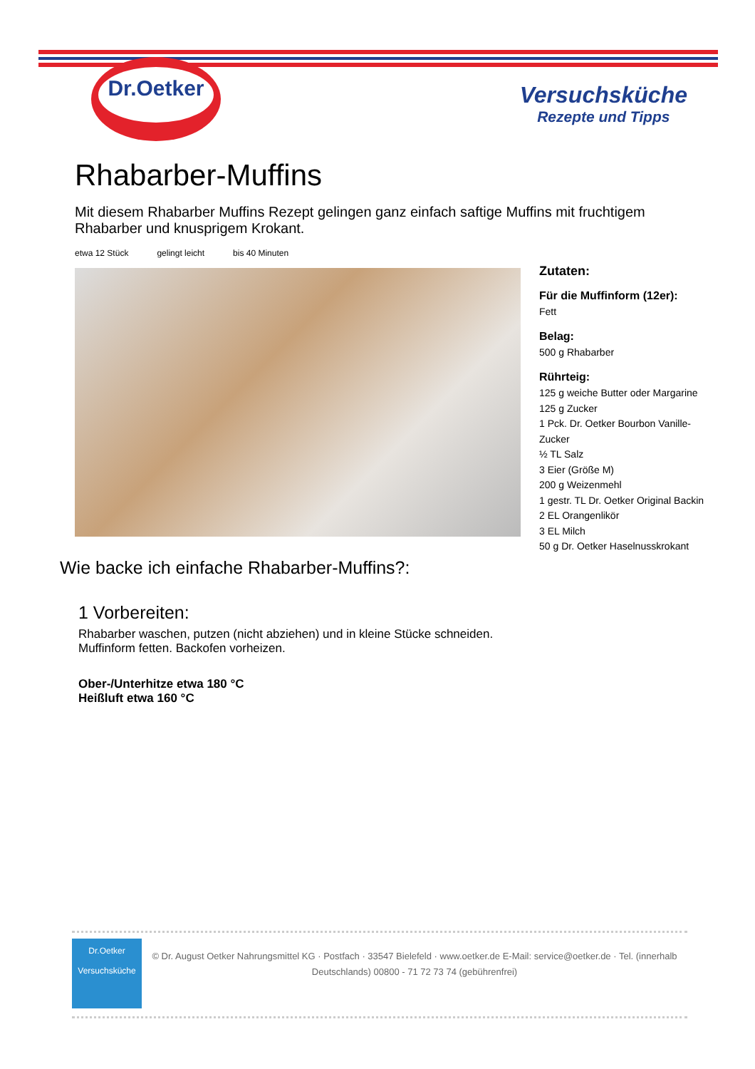Dr.Oetker
Versuchsküche
Rezepte und Tipps
Rhabarber-Muffins
Mit diesem Rhabarber Muffins Rezept gelingen ganz einfach saftige Muffins mit fruchtigem Rhabarber und knusprigem Krokant.
etwa 12 Stück gelingt leicht bis 40 Minuten
Zutaten:
Für die Muffinform (12er):
Fett
Belag:
500 g Rhabarber
Rührteig:
125 g weiche Butter oder Margarine
125 g Zucker
1 Pck. Dr. Oetker Bourbon Vanille-Zucker
½ TL Salz
3 Eier (Größe M)
200 g Weizenmehl
1 gestr. TL Dr. Oetker Original Backin
2 EL Orangenlikör
3 EL Milch
50 g Dr. Oetker Haselnusskrokant
Wie backe ich einfache Rhabarber-Muffins?:
1 Vorbereiten:
Rhabarber waschen, putzen (nicht abziehen) und in kleine Stücke schneiden. Muffinform fetten. Backofen vorheizen.
Ober-/Unterhitze etwa 180 °C
Heißluft etwa 160 °C
Dr.Oetker
Versuchsküche
© Dr. August Oetker Nahrungsmittel KG · Postfach · 33547 Bielefeld · www.oetker.de E-Mail: service@oetker.de · Tel. (innerhalb Deutschlands) 00800 - 71 72 73 74 (gebührenfrei)